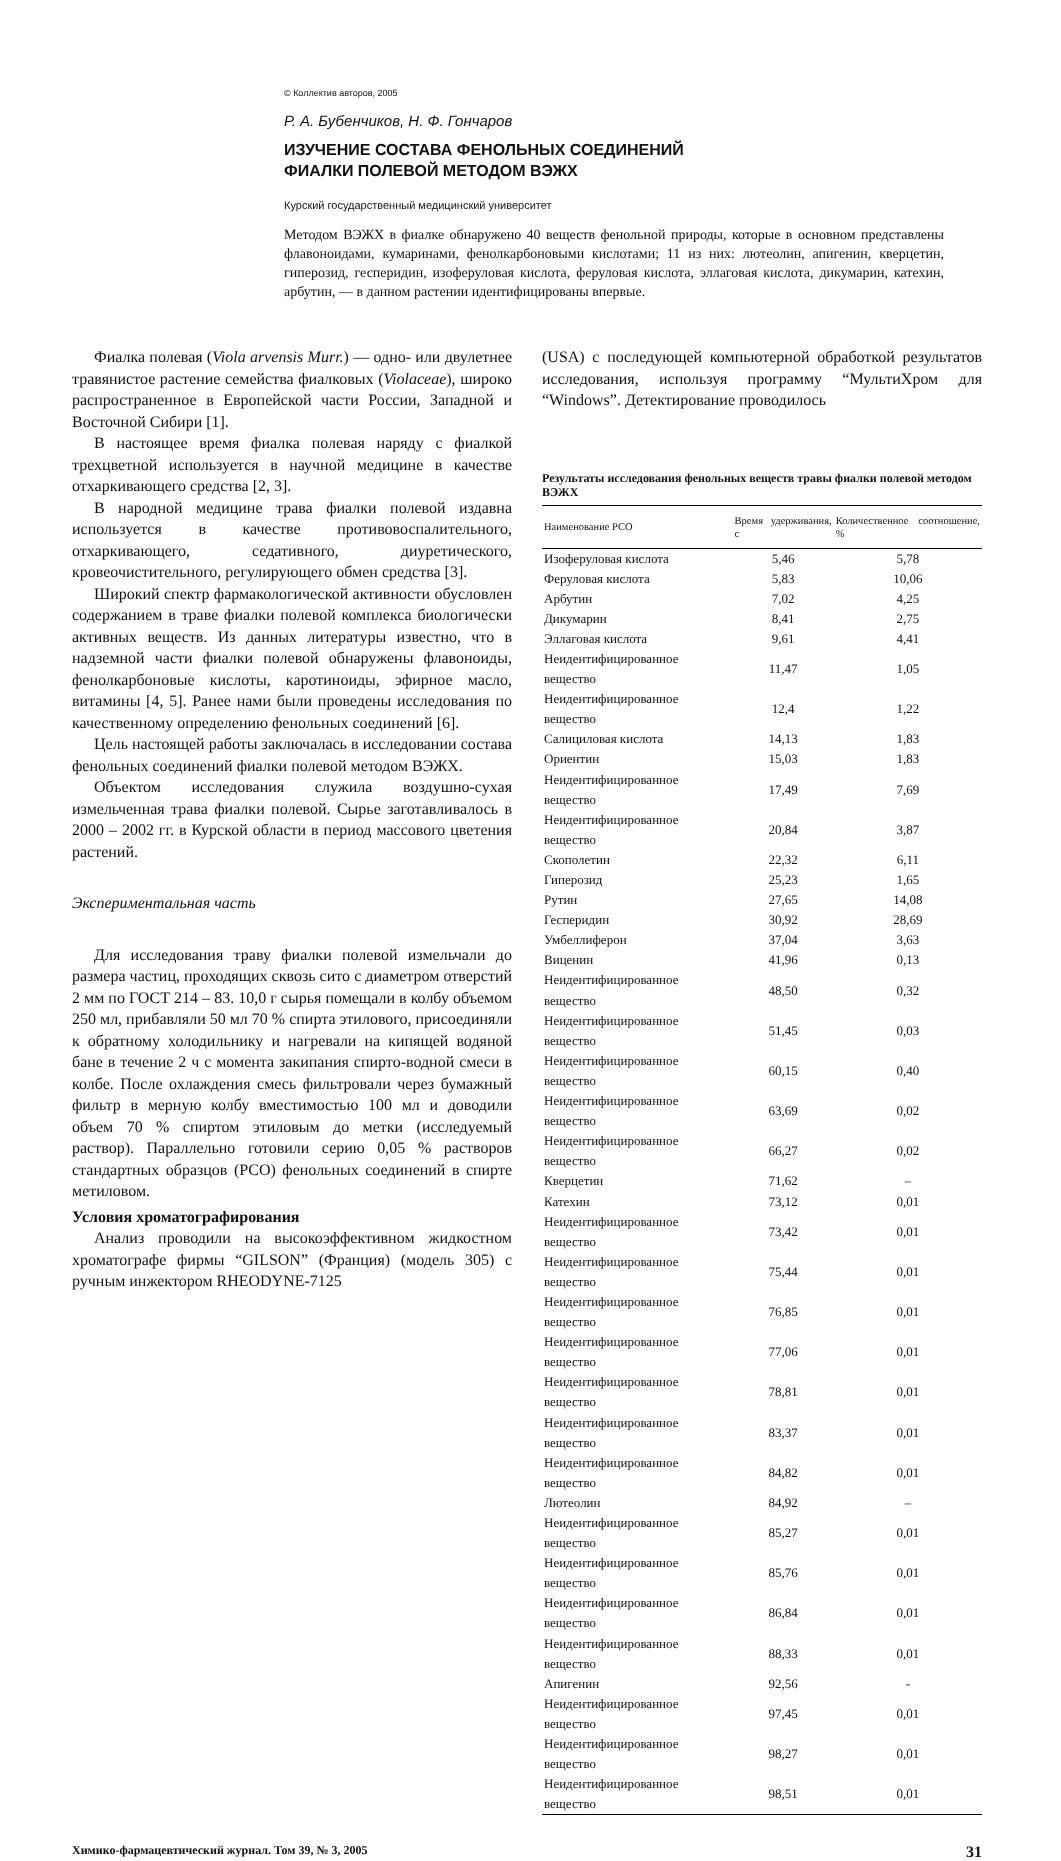© Коллектив авторов, 2005
Р. А. Бубенчиков, Н. Ф. Гончаров
ИЗУЧЕНИЕ СОСТАВА ФЕНОЛЬНЫХ СОЕДИНЕНИЙ
ФИАЛКИ ПОЛЕВОЙ МЕТОДОМ ВЭЖХ
Курский государственный медицинский университет
Методом ВЭЖХ в фиалке обнаружено 40 веществ фенольной природы, которые в основном представлены флавоноидами, кумаринами, фенолкарбоновыми кислотами; 11 из них: лютеолин, апигенин, кверцетин, гиперозид, гесперидин, изоферуловая кислота, феруловая кислота, эллаговая кислота, дикумарин, катехин, арбутин, — в данном растении идентифицированы впервые.
Фиалка полевая (Viola arvensis Murr.) — одно- или двулетнее травянистое растение семейства фиалковых (Violaceae), широко распространенное в Европейской части России, Западной и Восточной Сибири [1].
В настоящее время фиалка полевая наряду с фиалкой трехцветной используется в научной медицине в качестве отхаркивающего средства [2, 3].
В народной медицине трава фиалки полевой издавна используется в качестве противовоспалительного, отхаркивающего, седативного, диуретического, кровеочистительного, регулирующего обмен средства [3].
Широкий спектр фармакологической активности обусловлен содержанием в траве фиалки полевой комплекса биологически активных веществ. Из данных литературы известно, что в надземной части фиалки полевой обнаружены флавоноиды, фенолкарбоновые кислоты, каротиноиды, эфирное масло, витамины [4, 5]. Ранее нами были проведены исследования по качественному определению фенольных соединений [6].
Цель настоящей работы заключалась в исследовании состава фенольных соединений фиалки полевой методом ВЭЖХ.
Объектом исследования служила воздушно-сухая измельченная трава фиалки полевой. Сырье заготавливалось в 2000 – 2002 гг. в Курской области в период массового цветения растений.
Экспериментальная часть
Для исследования траву фиалки полевой измельчали до размера частиц, проходящих сквозь сито с диаметром отверстий 2 мм по ГОСТ 214 – 83. 10,0 г сырья помещали в колбу объемом 250 мл, прибавляли 50 мл 70 % спирта этилового, присоединяли к обратному холодильнику и нагревали на кипящей водяной бане в течение 2 ч с момента закипания спирто-водной смеси в колбе. После охлаждения смесь фильтровали через бумажный фильтр в мерную колбу вместимостью 100 мл и доводили объем 70 % спиртом этиловым до метки (исследуемый раствор). Параллельно готовили серию 0,05 % растворов стандартных образцов (РСО) фенольных соединений в спирте метиловом.
Условия хроматографирования
Анализ проводили на высокоэффективном жидкостном хроматографе фирмы “GILSON” (Франция) (модель 305) с ручным инжектором RHEODYNE-7125
(USA) с последующей компьютерной обработкой результатов исследования, используя программу “МультиХром для “Windows”. Детектирование проводилось
Результаты исследования фенольных веществ травы фиалки полевой методом ВЭЖХ
| Наименование РСО | Время удерживания, с | Количественное соотношение, % |
| --- | --- | --- |
| Изоферуловая кислота | 5,46 | 5,78 |
| Феруловая кислота | 5,83 | 10,06 |
| Арбутин | 7,02 | 4,25 |
| Дикумарин | 8,41 | 2,75 |
| Эллаговая кислота | 9,61 | 4,41 |
| Неидентифицированное вещество | 11,47 | 1,05 |
| Неидентифицированное вещество | 12,4 | 1,22 |
| Салициловая кислота | 14,13 | 1,83 |
| Ориентин | 15,03 | 1,83 |
| Неидентифицированное вещество | 17,49 | 7,69 |
| Неидентифицированное вещество | 20,84 | 3,87 |
| Скополетин | 22,32 | 6,11 |
| Гиперозид | 25,23 | 1,65 |
| Рутин | 27,65 | 14,08 |
| Гесперидин | 30,92 | 28,69 |
| Умбеллиферон | 37,04 | 3,63 |
| Виценин | 41,96 | 0,13 |
| Неидентифицированное вещество | 48,50 | 0,32 |
| Неидентифицированное вещество | 51,45 | 0,03 |
| Неидентифицированное вещество | 60,15 | 0,40 |
| Неидентифицированное вещество | 63,69 | 0,02 |
| Неидентифицированное вещество | 66,27 | 0,02 |
| Кверцетин | 71,62 | – |
| Катехин | 73,12 | 0,01 |
| Неидентифицированное вещество | 73,42 | 0,01 |
| Неидентифицированное вещество | 75,44 | 0,01 |
| Неидентифицированное вещество | 76,85 | 0,01 |
| Неидентифицированное вещество | 77,06 | 0,01 |
| Неидентифицированное вещество | 78,81 | 0,01 |
| Неидентифицированное вещество | 83,37 | 0,01 |
| Неидентифицированное вещество | 84,82 | 0,01 |
| Лютеолин | 84,92 | – |
| Неидентифицированное вещество | 85,27 | 0,01 |
| Неидентифицированное вещество | 85,76 | 0,01 |
| Неидентифицированное вещество | 86,84 | 0,01 |
| Неидентифицированное вещество | 88,33 | 0,01 |
| Апигенин | 92,56 | - |
| Неидентифицированное вещество | 97,45 | 0,01 |
| Неидентифицированное вещество | 98,27 | 0,01 |
| Неидентифицированное вещество | 98,51 | 0,01 |
Химико-фармацевтический журнал. Том 39, № 3, 2005 31